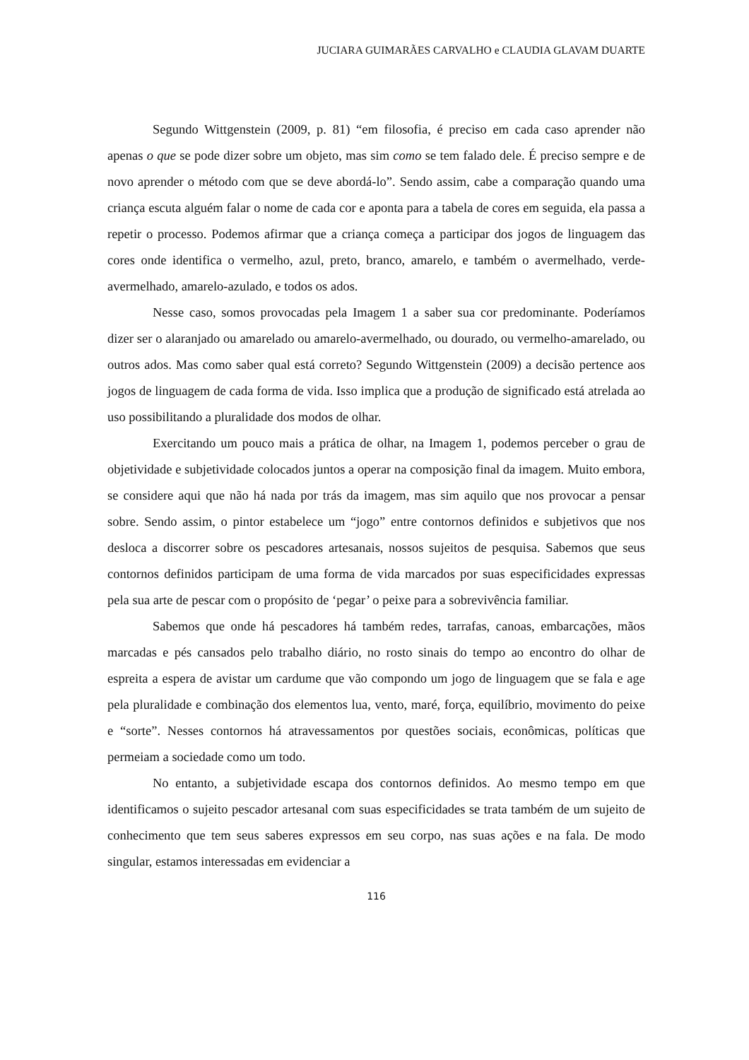JUCIARA GUIMARÃES CARVALHO e CLAUDIA GLAVAM DUARTE
Segundo Wittgenstein (2009, p. 81) “em filosofia, é preciso em cada caso aprender não apenas o que se pode dizer sobre um objeto, mas sim como se tem falado dele. É preciso sempre e de novo aprender o método com que se deve abordá-lo”. Sendo assim, cabe a comparação quando uma criança escuta alguém falar o nome de cada cor e aponta para a tabela de cores em seguida, ela passa a repetir o processo. Podemos afirmar que a criança começa a participar dos jogos de linguagem das cores onde identifica o vermelho, azul, preto, branco, amarelo, e também o avermelhado, verde-avermelhado, amarelo-azulado, e todos os ados.
Nesse caso, somos provocadas pela Imagem 1 a saber sua cor predominante. Poderíamos dizer ser o alaranjado ou amarelado ou amarelo-avermelhado, ou dourado, ou vermelho-amarelado, ou outros ados. Mas como saber qual está correto? Segundo Wittgenstein (2009) a decisão pertence aos jogos de linguagem de cada forma de vida. Isso implica que a produção de significado está atrelada ao uso possibilitando a pluralidade dos modos de olhar.
Exercitando um pouco mais a prática de olhar, na Imagem 1, podemos perceber o grau de objetividade e subjetividade colocados juntos a operar na composição final da imagem. Muito embora, se considere aqui que não há nada por trás da imagem, mas sim aquilo que nos provocar a pensar sobre. Sendo assim, o pintor estabelece um “jogo” entre contornos definidos e subjetivos que nos desloca a discorrer sobre os pescadores artesanais, nossos sujeitos de pesquisa. Sabemos que seus contornos definidos participam de uma forma de vida marcados por suas especificidades expressas pela sua arte de pescar com o propósito de ‘pegar’ o peixe para a sobrevivência familiar.
Sabemos que onde há pescadores há também redes, tarrafas, canoas, embarcações, mãos marcadas e pés cansados pelo trabalho diário, no rosto sinais do tempo ao encontro do olhar de espreita a espera de avistar um cardume que vão compondo um jogo de linguagem que se fala e age pela pluralidade e combinação dos elementos lua, vento, maré, força, equilíbrio, movimento do peixe e “sorte”. Nesses contornos há atravessamentos por questões sociais, econômicas, políticas que permeiam a sociedade como um todo.
No entanto, a subjetividade escapa dos contornos definidos. Ao mesmo tempo em que identificamos o sujeito pescador artesanal com suas especificidades se trata também de um sujeito de conhecimento que tem seus saberes expressos em seu corpo, nas suas ações e na fala. De modo singular, estamos interessadas em evidenciar a
116